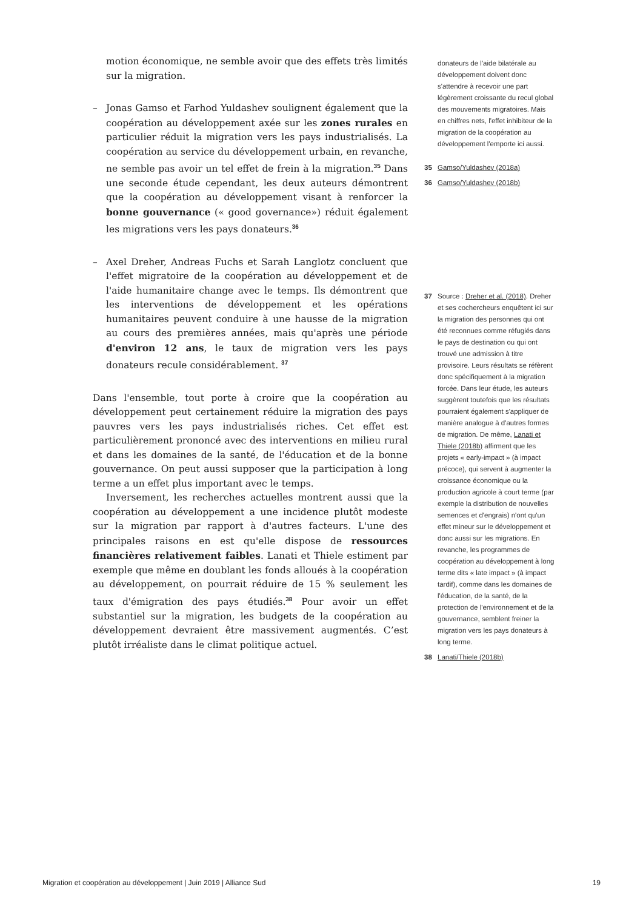motion économique, ne semble avoir que des effets très limités sur la migration.
– Jonas Gamso et Farhod Yuldashev soulignent également que la coopération au développement axée sur les zones rurales en particulier réduit la migration vers les pays industrialisés. La coopération au service du développement urbain, en revanche, ne semble pas avoir un tel effet de frein à la migration.<sup>35</sup> Dans une seconde étude cependant, les deux auteurs démontrent que la coopération au développement visant à renforcer la bonne gouvernance (« good governance») réduit également les migrations vers les pays donateurs.<sup>36</sup>
– Axel Dreher, Andreas Fuchs et Sarah Langlotz concluent que l'effet migratoire de la coopération au développement et de l'aide humanitaire change avec le temps. Ils démontrent que les interventions de développement et les opérations humanitaires peuvent conduire à une hausse de la migration au cours des premières années, mais qu'après une période d'environ 12 ans, le taux de migration vers les pays donateurs recule considérablement. <sup>37</sup>
Dans l'ensemble, tout porte à croire que la coopération au développement peut certainement réduire la migration des pays pauvres vers les pays industrialisés riches. Cet effet est particulièrement prononcé avec des interventions en milieu rural et dans les domaines de la santé, de l'éducation et de la bonne gouvernance. On peut aussi supposer que la participation à long terme a un effet plus important avec le temps.
Inversement, les recherches actuelles montrent aussi que la coopération au développement a une incidence plutôt modeste sur la migration par rapport à d'autres facteurs. L'une des principales raisons en est qu'elle dispose de ressources financières relativement faibles. Lanati et Thiele estiment par exemple que même en doublant les fonds alloués à la coopération au développement, on pourrait réduire de 15 % seulement les taux d'émigration des pays étudiés.<sup>38</sup> Pour avoir un effet substantiel sur la migration, les budgets de la coopération au développement devraient être massivement augmentés. C’est plutôt irréaliste dans le climat politique actuel.
donateurs de l'aide bilatérale au développement doivent donc s'attendre à recevoir une part légèrement croissante du recul global des mouvements migratoires. Mais en chiffres nets, l'effet inhibiteur de la migration de la coopération au développement l'emporte ici aussi.
35 Gamso/Yuldashev (2018a)
36 Gamso/Yuldashev (2018b)
37 Source : Dreher et al. (2018). Dreher et ses cochercheurs enquêtent ici sur la migration des personnes qui ont été reconnues comme réfugiés dans le pays de destination ou qui ont trouvé une admission à titre provisoire. Leurs résultats se réfèrent donc spécifiquement à la migration forcée. Dans leur étude, les auteurs suggèrent toutefois que les résultats pourraient également s'appliquer de manière analogue à d'autres formes de migration. De même, Lanati et Thiele (2018b) affirment que les projets « early-impact » (à impact précoce), qui servent à augmenter la croissance économique ou la production agricole à court terme (par exemple la distribution de nouvelles semences et d'engrais) n'ont qu'un effet mineur sur le développement et donc aussi sur les migrations. En revanche, les programmes de coopération au développement à long terme dits « late impact » (à impact tardif), comme dans les domaines de l'éducation, de la santé, de la protection de l'environnement et de la gouvernance, semblent freiner la migration vers les pays donateurs à long terme.
38 Lanati/Thiele (2018b)
Migration et coopération au développement | Juin 2019 | Alliance Sud 19